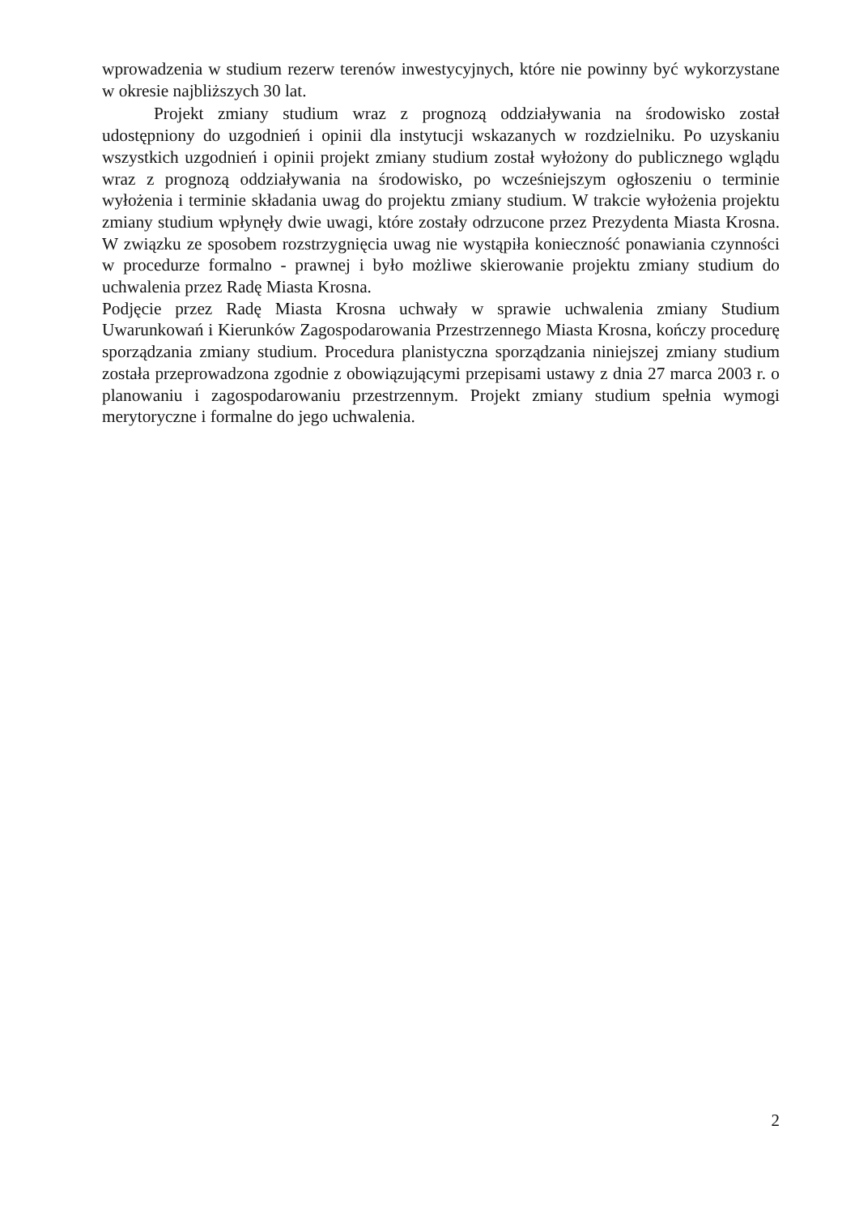wprowadzenia w studium rezerw terenów inwestycyjnych, które nie powinny być wykorzystane w okresie najbliższych 30 lat.
Projekt zmiany studium wraz z prognozą oddziaływania na środowisko został udostępniony do uzgodnień i opinii dla instytucji wskazanych w rozdzielniku. Po uzyskaniu wszystkich uzgodnień i opinii projekt zmiany studium został wyłożony do publicznego wglądu wraz z prognozą oddziaływania na środowisko, po wcześniejszym ogłoszeniu o terminie wyłożenia i terminie składania uwag do projektu zmiany studium. W trakcie wyłożenia projektu zmiany studium wpłynęły dwie uwagi, które zostały odrzucone przez Prezydenta Miasta Krosna. W związku ze sposobem rozstrzygnięcia uwag nie wystąpiła konieczność ponawiania czynności w procedurze formalno - prawnej i było możliwe skierowanie projektu zmiany studium do uchwalenia przez Radę Miasta Krosna.
Podjęcie przez Radę Miasta Krosna uchwały w sprawie uchwalenia zmiany Studium Uwarunkowań i Kierunków Zagospodarowania Przestrzennego Miasta Krosna, kończy procedurę sporządzania zmiany studium. Procedura planistyczna sporządzania niniejszej zmiany studium została przeprowadzona zgodnie z obowiązującymi przepisami ustawy z dnia 27 marca 2003 r. o planowaniu i zagospodarowaniu przestrzennym. Projekt zmiany studium spełnia wymogi merytoryczne i formalne do jego uchwalenia.
2